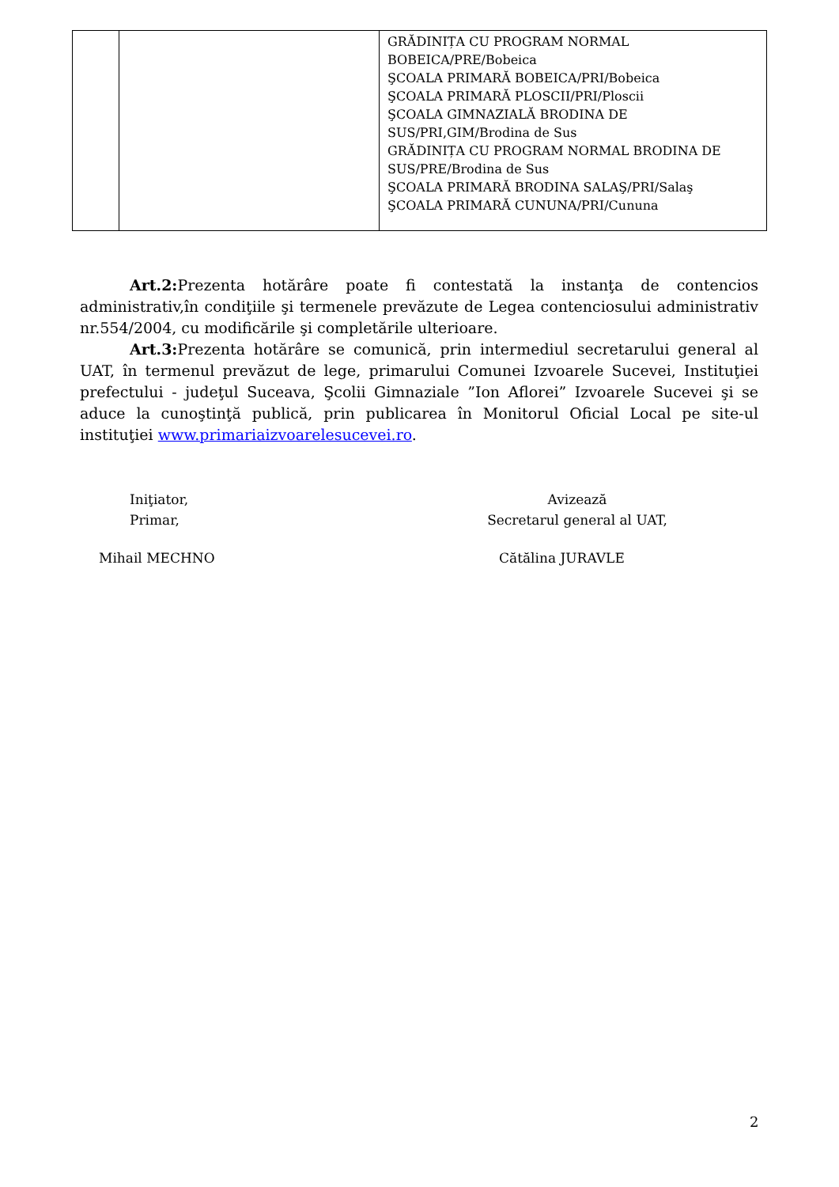| | | GRĂDINIȚA CU PROGRAM NORMAL BOBEICA/PRE/Bobeica ŞCOALA PRIMARĂ BOBEICA/PRI/Bobeica ŞCOALA PRIMARĂ PLOSCII/PRI/Ploscii ŞCOALA GIMNAZIALĂ BRODINA DE SUS/PRI,GIM/Brodina de Sus GRĂDINIȚA CU PROGRAM NORMAL BRODINA DE SUS/PRE/Brodina de Sus ŞCOALA PRIMARĂ BRODINA SALAŞ/PRI/Salaş ŞCOALA PRIMARĂ CUNUNA/PRI/Cununa |
Art.2: Prezenta hotărâre poate fi contestată la instanţa de contencios administrativ,în condiţiile şi termenele prevăzute de Legea contenciosului administrativ nr.554/2004, cu modificările şi completările ulterioare.
Art.3: Prezenta hotărâre se comunică, prin intermediul secretarului general al UAT, în termenul prevăzut de lege, primarului Comunei Izvoarele Sucevei, Instituţiei prefectului - judeţul Suceava, Şcolii Gimnaziale ”Ion Aflorei” Izvoarele Sucevei şi se aduce la cunoştinţă publică, prin publicarea în Monitorul Oficial Local pe site-ul instituţiei www.primariaizvoarelesucevei.ro.
Iniţiator,
Primar,
Avizează
Secretarul general al UAT,
Mihail MECHNO Cătălina JURAVLE
2